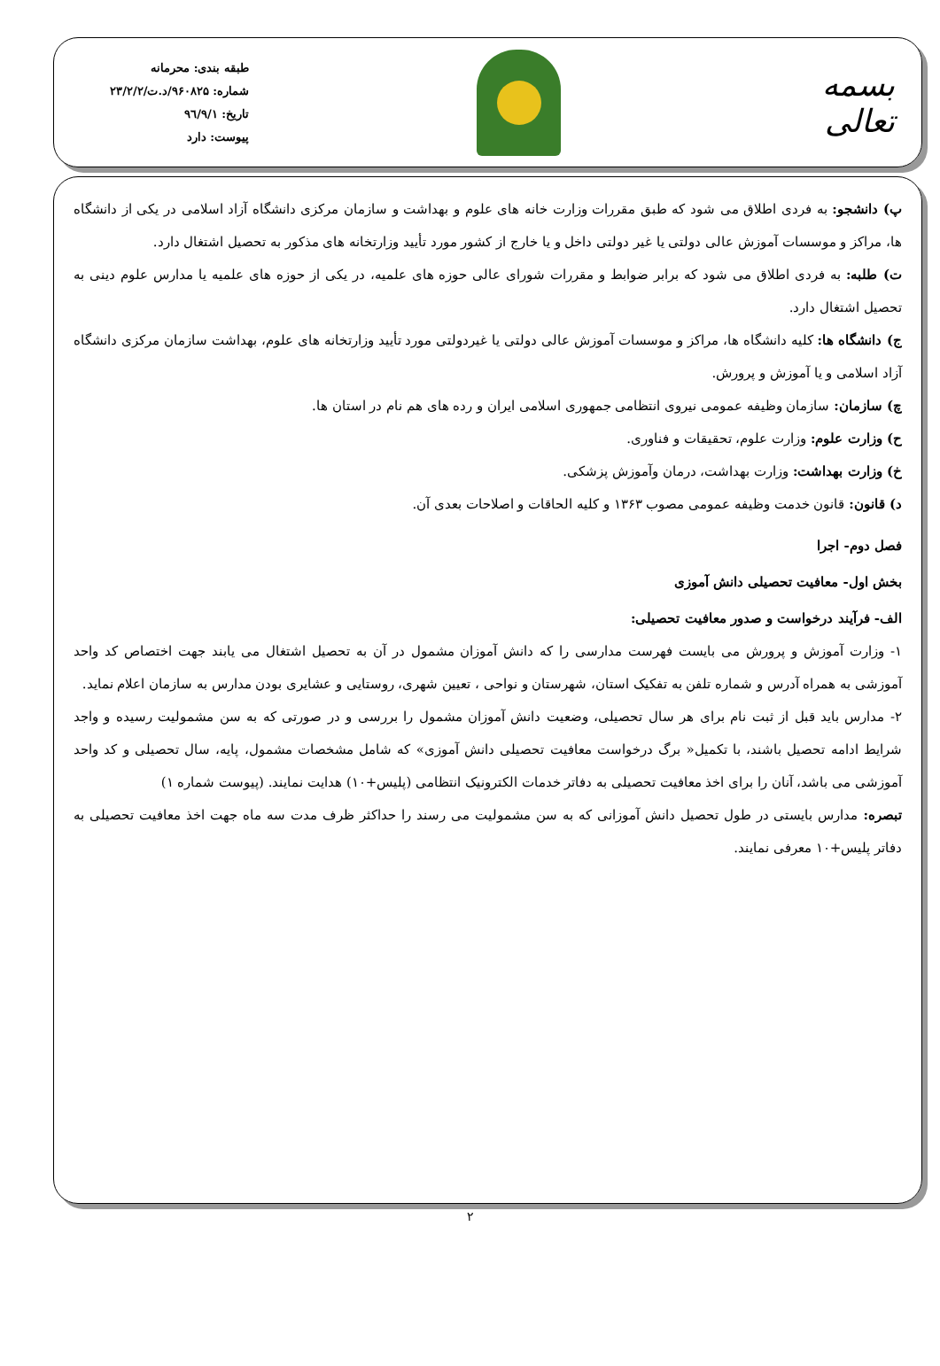بسمه تعالی
طبقه بندی: محرمانه
شماره: ۹۶۰۸۲۵/د.ت/۲۳/۲/۲
تاریخ: ۹٦/۹/۱
پیوست: دارد
پ) دانشجو: به فردی اطلاق می شود که طبق مقررات وزارت خانه های علوم و بهداشت و سازمان مرکزی دانشگاه آزاد اسلامی در یکی از دانشگاه ها، مراکز و موسسات آموزش عالی دولتی یا غیر دولتی داخل و یا خارج از کشور مورد تأیید وزارتخانه های مذکور به تحصیل اشتغال دارد.
ت) طلبه: به فردی اطلاق می شود که برابر ضوابط و مقررات شورای عالی حوزه های علمیه، در یکی از حوزه های علمیه یا مدارس علوم دینی به تحصیل اشتغال دارد.
ج) دانشگاه ها: کلیه دانشگاه ها، مراکز و موسسات آموزش عالی دولتی یا غیردولتی مورد تأیید وزارتخانه های علوم، بهداشت سازمان مرکزی دانشگاه آزاد اسلامی و یا آموزش و پرورش.
چ) سازمان: سازمان وظیفه عمومی نیروی انتظامی جمهوری اسلامی ایران و رده های هم نام در استان ها.
ح) وزارت علوم: وزارت علوم، تحقیقات و فناوری.
خ) وزارت بهداشت: وزارت بهداشت، درمان وآموزش پزشکی.
د) قانون: قانون خدمت وظیفه عمومی مصوب ۱۳۶۳ و کلیه الحاقات و اصلاحات بعدی آن.
فصل دوم- اجرا
بخش اول- معافیت تحصیلی دانش آموزی
الف- فرآیند درخواست و صدور معافیت تحصیلی:
۱- وزارت آموزش و پرورش می بایست فهرست مدارسی را که دانش آموزان مشمول در آن به تحصیل اشتغال می یابند جهت اختصاص کد واحد آموزشی به همراه آدرس و شماره تلفن به تفکیک استان، شهرستان و نواحی ، تعیین شهری، روستایی و عشایری بودن مدارس به سازمان اعلام نماید.
۲- مدارس باید قبل از ثبت نام برای هر سال تحصیلی، وضعیت دانش آموزان مشمول را بررسی و در صورتی که به سن مشمولیت رسیده و واجد شرایط ادامه تحصیل باشند، با تکمیل« برگ درخواست معافیت تحصیلی دانش آموزی» که شامل مشخصات مشمول، پایه، سال تحصیلی و کد واحد آموزشی می باشد، آنان را برای اخذ معافیت تحصیلی به دفاتر خدمات الکترونیک انتظامی (پلیس+۱۰) هدایت نمایند. (پیوست شماره ۱)
تبصره: مدارس بایستی در طول تحصیل دانش آموزانی که به سن مشمولیت می رسند را حداکثر ظرف مدت سه ماه جهت اخذ معافیت تحصیلی به دفاتر پلیس+۱۰ معرفی نمایند.
۲